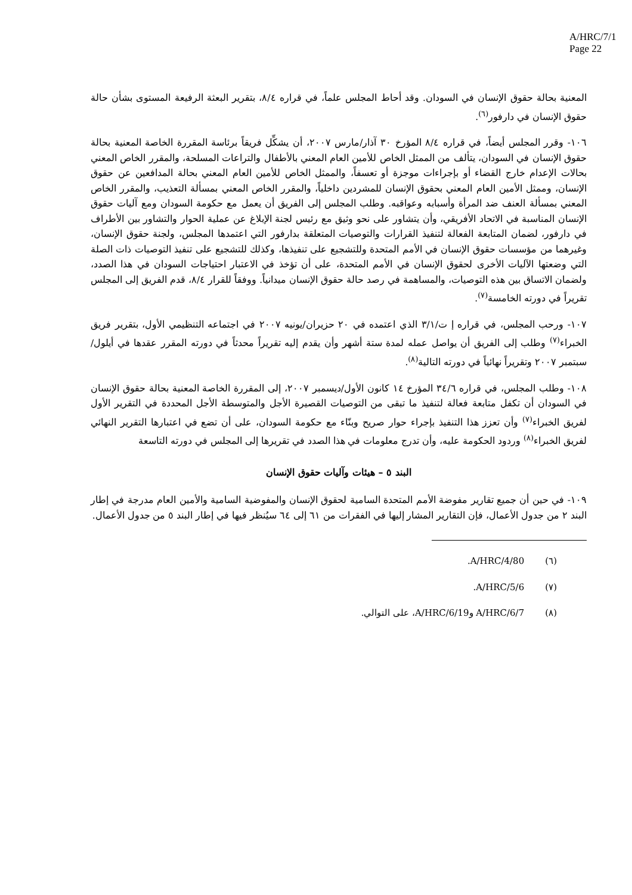A/HRC/7/1
Page 22
المعنية بحالة حقوق الإنسان في السودان. وقد أحاط المجلس علماً، في قراره ٨/٤، بتقرير البعثة الرفيعة المستوى بشأن حالة حقوق الإنسان في دارفور<sup>(٦)</sup>.
١٠٦- وقرر المجلس أيضاً، في قراره ٨/٤ المؤرخ ٣٠ آذار/مارس ٢٠٠٧، أن يشكِّل فريقاً برئاسة المقررة الخاصة المعنية بحالة حقوق الإنسان في السودان، يتألف من الممثل الخاص للأمين العام المعني بالأطفال والتراعات المسلحة، والمقرر الخاص المعني بحالات الإعدام خارج القضاء أو بإجراءات موجزة أو تعسفاً، والممثل الخاص للأمين العام المعني بحالة المدافعين عن حقوق الإنسان، وممثل الأمين العام المعني بحقوق الإنسان للمشردين داخلياً، والمقرر الخاص المعني بمسألة التعذيب، والمقرر الخاص المعني بمسألة العنف ضد المرأة وأسبابه وعواقبه. وطلب المجلس إلى الفريق أن يعمل مع حكومة السودان ومع آليات حقوق الإنسان المناسبة في الاتحاد الأفريقي، وأن يتشاور على نحو وثيق مع رئيس لجنة الإبلاغ عن عملية الحوار والتشاور بين الأطراف في دارفور، لضمان المتابعة الفعالة لتنفيذ القرارات والتوصيات المتعلقة بدارفور التي اعتمدها المجلس، ولجنة حقوق الإنسان، وغيرهما من مؤسسات حقوق الإنسان في الأمم المتحدة وللتشجيع على تنفيذها، وكذلك للتشجيع على تنفيذ التوصيات ذات الصلة التي وضعتها الآليات الأخرى لحقوق الإنسان في الأمم المتحدة، على أن تؤخذ في الاعتبار احتياجات السودان في هذا الصدد، ولضمان الاتساق بين هذه التوصيات، والمساهمة في رصد حالة حقوق الإنسان ميدانياً. ووفقاً للقرار ٨/٤، قدم الفريق إلى المجلس تقريراً في دورته الخامسة<sup>(٧)</sup>.
١٠٧- ورحب المجلس، في قراره إ ت/٣/١ الذي اعتمده في ٢٠ حزيران/يونيه ٢٠٠٧ في اجتماعه التنظيمي الأول، بتقرير فريق الخبراء<sup>(٧)</sup> وطلب إلى الفريق أن يواصل عمله لمدة ستة أشهر وأن يقدم إليه تقريراً محدثاً في دورته المقرر عقدها في أيلول/سبتمبر ٢٠٠٧ وتقريراً نهائياً في دورته التالية<sup>(٨)</sup>.
١٠٨- وطلب المجلس، في قراره ٣٤/٦ المؤرخ ١٤ كانون الأول/ديسمبر ٢٠٠٧، إلى المقررة الخاصة المعنية بحالة حقوق الإنسان في السودان أن تكفل متابعة فعالة لتنفيذ ما تبقى من التوصيات القصيرة الأجل والمتوسطة الأجل المحددة في التقرير الأول لفريق الخبراء<sup>(٧)</sup> وأن تعزز هذا التنفيذ بإجراء حوار صريح وبنّاء مع حكومة السودان، على أن تضع في اعتبارها التقرير النهائي لفريق الخبراء<sup>(٨)</sup> وردود الحكومة عليه، وأن تدرج معلومات في هذا الصدد في تقريرها إلى المجلس في دورته التاسعة
البند ٥ – هيئات وآليات حقوق الإنسان
١٠٩- في حين أن جميع تقارير مفوضة الأمم المتحدة السامية لحقوق الإنسان والمفوضية السامية والأمين العام مدرجة في إطار البند ٢ من جدول الأعمال، فإن التقارير المشار إليها في الفقرات من ٦١ إلى ٦٤ سيُنظر فيها في إطار البند ٥ من جدول الأعمال.
(٦) A/HRC/4/80.
(٧) A/HRC/5/6.
(٨) A/HRC/6/7 وA/HRC/6/19، على التوالي.